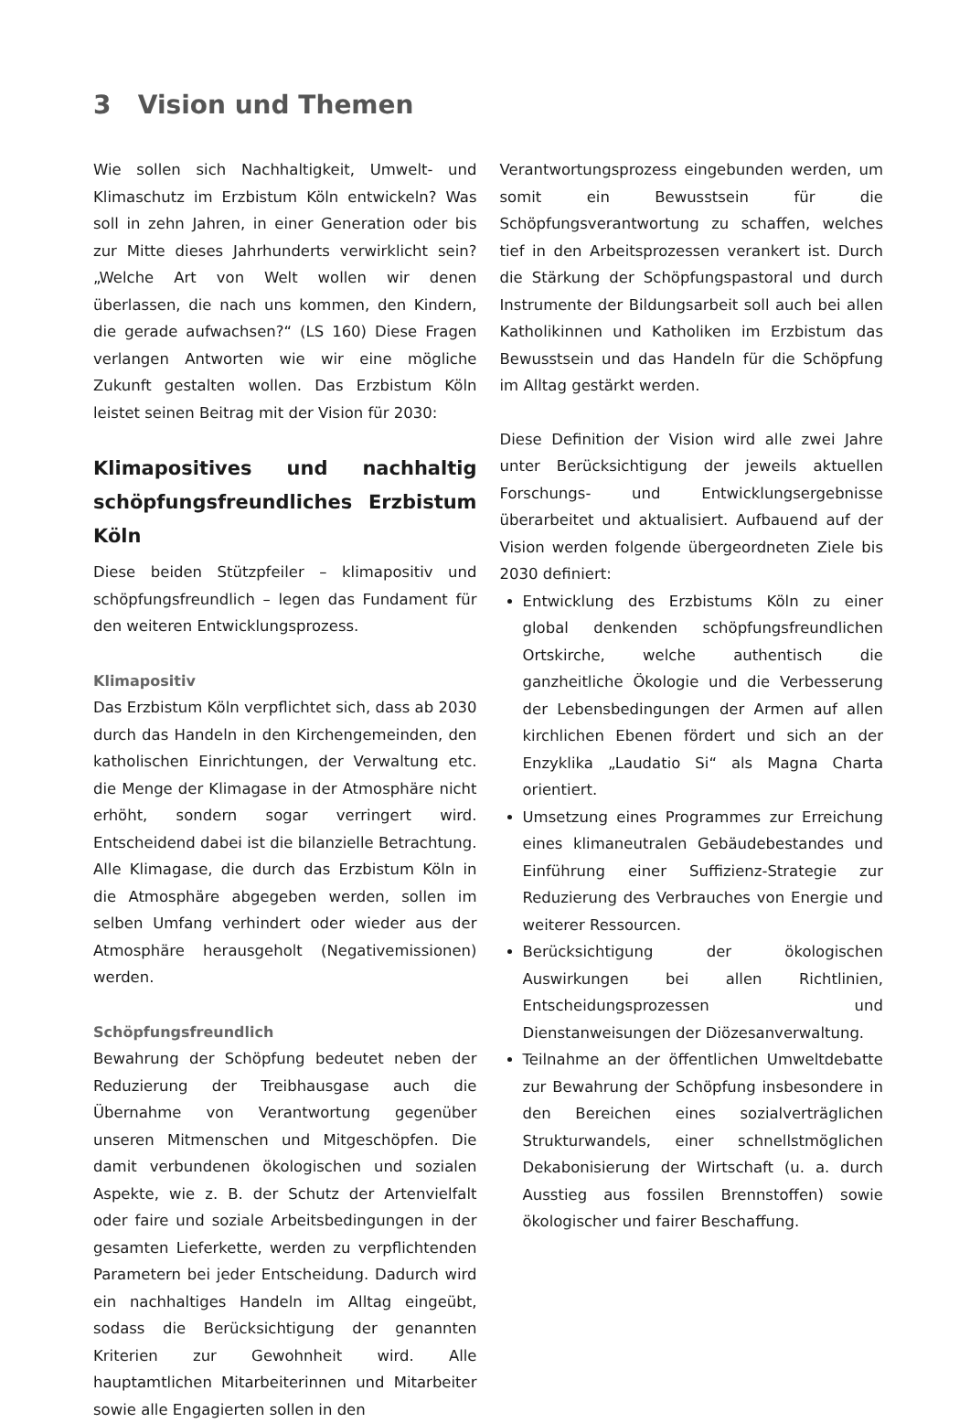3 Vision und Themen
Wie sollen sich Nachhaltigkeit, Umwelt- und Klimaschutz im Erzbistum Köln entwickeln? Was soll in zehn Jahren, in einer Generation oder bis zur Mitte dieses Jahrhunderts verwirklicht sein? „Welche Art von Welt wollen wir denen überlassen, die nach uns kommen, den Kindern, die gerade aufwachsen?“ (LS 160) Diese Fragen verlangen Antworten wie wir eine mögliche Zukunft gestalten wollen. Das Erzbistum Köln leistet seinen Beitrag mit der Vision für 2030:
Klimapositives und nachhaltig schöpfungsfreundliches Erzbistum Köln
Diese beiden Stützpfeiler – klimapositiv und schöpfungsfreundlich – legen das Fundament für den weiteren Entwicklungsprozess.
Klimapositiv
Das Erzbistum Köln verpflichtet sich, dass ab 2030 durch das Handeln in den Kirchengemeinden, den katholischen Einrichtungen, der Verwaltung etc. die Menge der Klimagase in der Atmosphäre nicht erhöht, sondern sogar verringert wird. Entscheidend dabei ist die bilanzielle Betrachtung. Alle Klimagase, die durch das Erzbistum Köln in die Atmosphäre abgegeben werden, sollen im selben Umfang verhindert oder wieder aus der Atmosphäre herausgeholt (Negativemissionen) werden.
Schöpfungsfreundlich
Bewahrung der Schöpfung bedeutet neben der Reduzierung der Treibhausgase auch die Übernahme von Verantwortung gegenüber unseren Mitmenschen und Mitgeschöpfen. Die damit verbundenen ökologischen und sozialen Aspekte, wie z. B. der Schutz der Artenvielfalt oder faire und soziale Arbeitsbedingungen in der gesamten Lieferkette, werden zu verpflichtenden Parametern bei jeder Entscheidung. Dadurch wird ein nachhaltiges Handeln im Alltag eingeübt, sodass die Berücksichtigung der genannten Kriterien zur Gewohnheit wird. Alle hauptamtlichen Mitarbeiterinnen und Mitarbeiter sowie alle Engagierten sollen in den
Verantwortungsprozess eingebunden werden, um somit ein Bewusstsein für die Schöpfungsverantwortung zu schaffen, welches tief in den Arbeitsprozessen verankert ist. Durch die Stärkung der Schöpfungspastoral und durch Instrumente der Bildungsarbeit soll auch bei allen Katholikinnen und Katholiken im Erzbistum das Bewusstsein und das Handeln für die Schöpfung im Alltag gestärkt werden.
Diese Definition der Vision wird alle zwei Jahre unter Berücksichtigung der jeweils aktuellen Forschungs- und Entwicklungsergebnisse überarbeitet und aktualisiert. Aufbauend auf der Vision werden folgende übergeordneten Ziele bis 2030 definiert:
Entwicklung des Erzbistums Köln zu einer global denkenden schöpfungsfreundlichen Ortskirche, welche authentisch die ganzheitliche Ökologie und die Verbesserung der Lebensbedingungen der Armen auf allen kirchlichen Ebenen fördert und sich an der Enzyklika „Laudatio Si“ als Magna Charta orientiert.
Umsetzung eines Programmes zur Erreichung eines klimaneutralen Gebäudebestandes und Einführung einer Suffizienz-Strategie zur Reduzierung des Verbrauches von Energie und weiterer Ressourcen.
Berücksichtigung der ökologischen Auswirkungen bei allen Richtlinien, Entscheidungsprozessen und Dienstanweisungen der Diözesanverwaltung.
Teilnahme an der öffentlichen Umweltdebatte zur Bewahrung der Schöpfung insbesondere in den Bereichen eines sozialverträglichen Strukturwandels, einer schnellstmöglichen Dekabonisierung der Wirtschaft (u. a. durch Ausstieg aus fossilen Brennstoffen) sowie ökologischer und fairer Beschaffung.